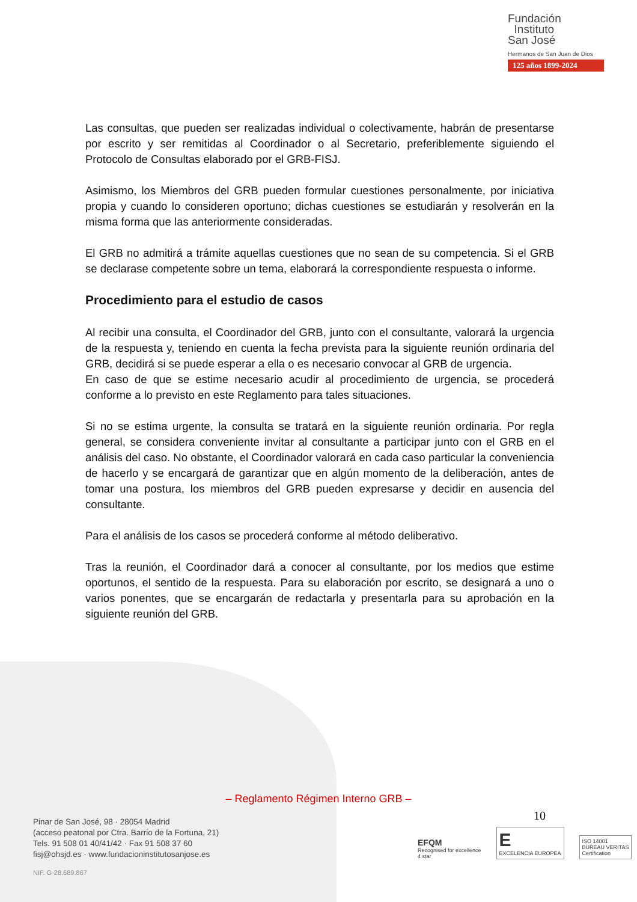Fundación
Instituto
San José
Hermanos de San Juan de Dios
125 años 1899-2024
Las consultas, que pueden ser realizadas individual o colectivamente, habrán de presentarse por escrito y ser remitidas al Coordinador o al Secretario, preferiblemente siguiendo el Protocolo de Consultas elaborado por el GRB-FISJ.
Asimismo, los Miembros del GRB pueden formular cuestiones personalmente, por iniciativa propia y cuando lo consideren oportuno; dichas cuestiones se estudiarán y resolverán en la misma forma que las anteriormente consideradas.
El GRB no admitirá a trámite aquellas cuestiones que no sean de su competencia. Si el GRB se declarase competente sobre un tema, elaborará la correspondiente respuesta o informe.
Procedimiento para el estudio de casos
Al recibir una consulta, el Coordinador del GRB, junto con el consultante, valorará la urgencia de la respuesta y, teniendo en cuenta la fecha prevista para la siguiente reunión ordinaria del GRB, decidirá si se puede esperar a ella o es necesario convocar al GRB de urgencia.
En caso de que se estime necesario acudir al procedimiento de urgencia, se procederá conforme a lo previsto en este Reglamento para tales situaciones.
Si no se estima urgente, la consulta se tratará en la siguiente reunión ordinaria. Por regla general, se considera conveniente invitar al consultante a participar junto con el GRB en el análisis del caso. No obstante, el Coordinador valorará en cada caso particular la conveniencia de hacerlo y se encargará de garantizar que en algún momento de la deliberación, antes de tomar una postura, los miembros del GRB pueden expresarse y decidir en ausencia del consultante.
Para el análisis de los casos se procederá conforme al método deliberativo.
Tras la reunión, el Coordinador dará a conocer al consultante, por los medios que estime oportunos, el sentido de la respuesta. Para su elaboración por escrito, se designará a uno o varios ponentes, que se encargarán de redactarla y presentarla para su aprobación en la siguiente reunión del GRB.
– Reglamento Régimen Interno GRB –
10
Pinar de San José, 98 · 28054 Madrid
(acceso peatonal por Ctra. Barrio de la Fortuna, 21)
Tels. 91 508 01 40/41/42 · Fax 91 508 37 60
fisj@ohsjd.es · www.fundacioninstitutosanjose.es
NIF. G-28.689.867
EFQM
Recognised for excellence
4 star
E
EXCELENCIA EUROPEA
ISO 14001
BUREAU VERITAS
Certification